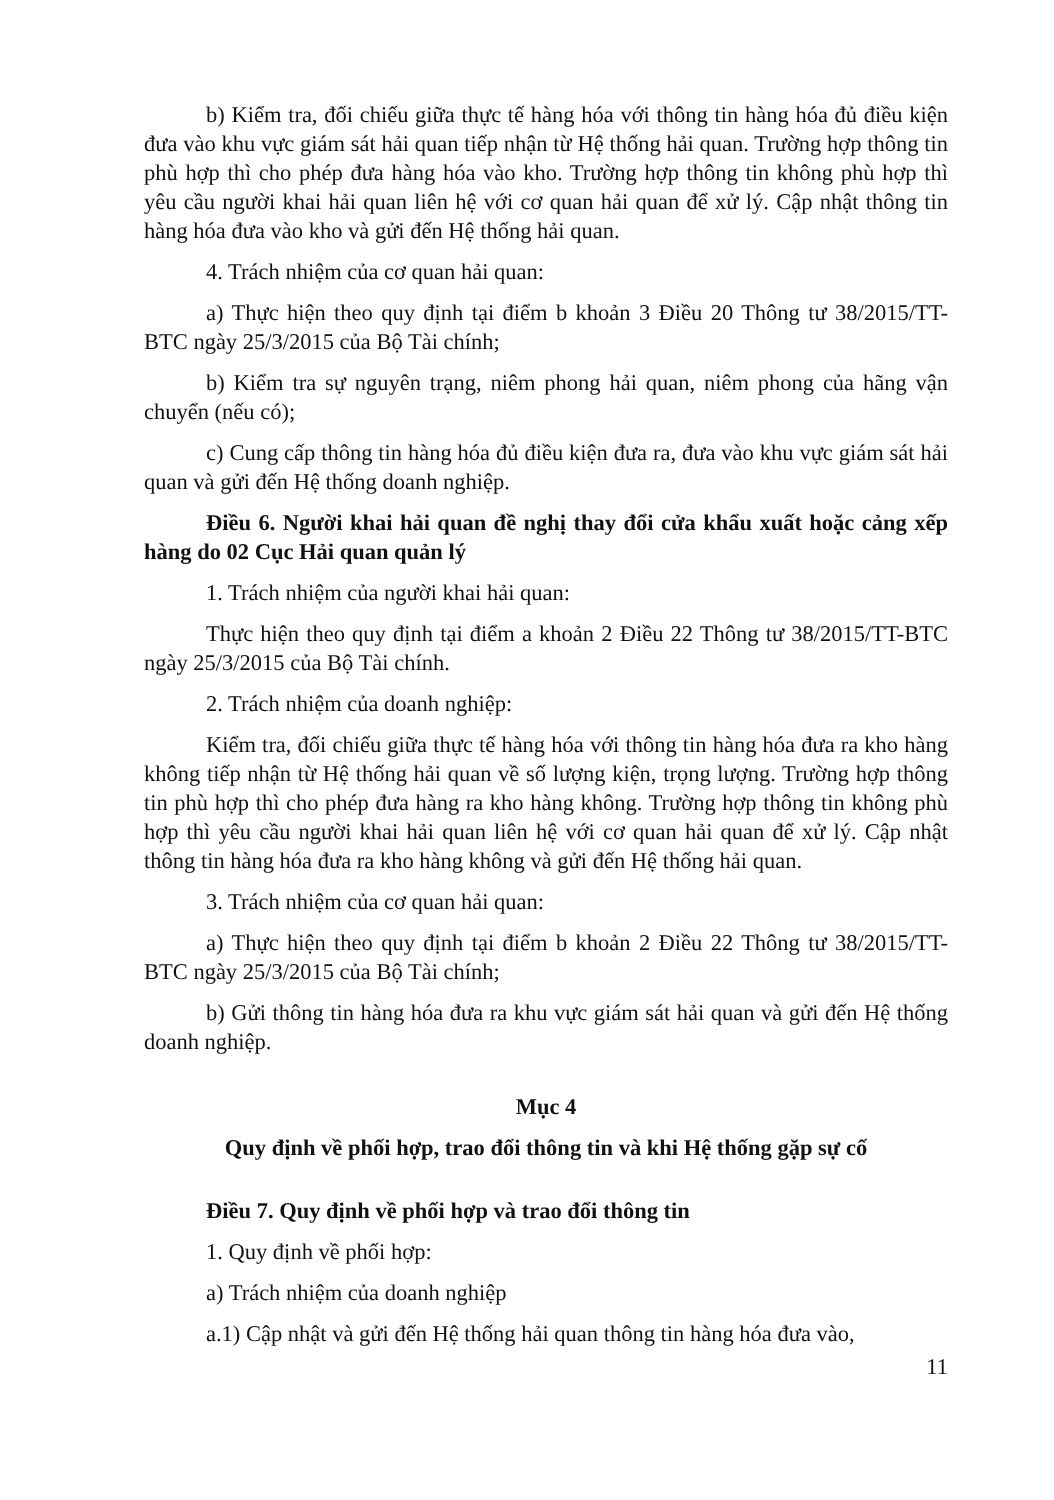b) Kiểm tra, đối chiếu giữa thực tế hàng hóa với thông tin hàng hóa đủ điều kiện đưa vào khu vực giám sát hải quan tiếp nhận từ Hệ thống hải quan. Trường hợp thông tin phù hợp thì cho phép đưa hàng hóa vào kho. Trường hợp thông tin không phù hợp thì yêu cầu người khai hải quan liên hệ với cơ quan hải quan để xử lý. Cập nhật thông tin hàng hóa đưa vào kho và gửi đến Hệ thống hải quan.
4. Trách nhiệm của cơ quan hải quan:
a) Thực hiện theo quy định tại điểm b khoản 3 Điều 20 Thông tư 38/2015/TT-BTC ngày 25/3/2015 của Bộ Tài chính;
b) Kiểm tra sự nguyên trạng, niêm phong hải quan, niêm phong của hãng vận chuyển (nếu có);
c) Cung cấp thông tin hàng hóa đủ điều kiện đưa ra, đưa vào khu vực giám sát hải quan và gửi đến Hệ thống doanh nghiệp.
Điều 6. Người khai hải quan đề nghị thay đổi cửa khẩu xuất hoặc cảng xếp hàng do 02 Cục Hải quan quản lý
1. Trách nhiệm của người khai hải quan:
Thực hiện theo quy định tại điểm a khoản 2 Điều 22 Thông tư 38/2015/TT-BTC ngày 25/3/2015 của Bộ Tài chính.
2. Trách nhiệm của doanh nghiệp:
Kiểm tra, đối chiếu giữa thực tế hàng hóa với thông tin hàng hóa đưa ra kho hàng không tiếp nhận từ Hệ thống hải quan về số lượng kiện, trọng lượng. Trường hợp thông tin phù hợp thì cho phép đưa hàng ra kho hàng không. Trường hợp thông tin không phù hợp thì yêu cầu người khai hải quan liên hệ với cơ quan hải quan để xử lý. Cập nhật thông tin hàng hóa đưa ra kho hàng không và gửi đến Hệ thống hải quan.
3. Trách nhiệm của cơ quan hải quan:
a) Thực hiện theo quy định tại điểm b khoản 2 Điều 22 Thông tư 38/2015/TT-BTC ngày 25/3/2015 của Bộ Tài chính;
b) Gửi thông tin hàng hóa đưa ra khu vực giám sát hải quan và gửi đến Hệ thống doanh nghiệp.
Mục 4
Quy định về phối hợp, trao đổi thông tin và khi Hệ thống gặp sự cố
Điều 7. Quy định về phối hợp và trao đổi thông tin
1. Quy định về phối hợp:
a) Trách nhiệm của doanh nghiệp
a.1) Cập nhật và gửi đến Hệ thống hải quan thông tin hàng hóa đưa vào,
11